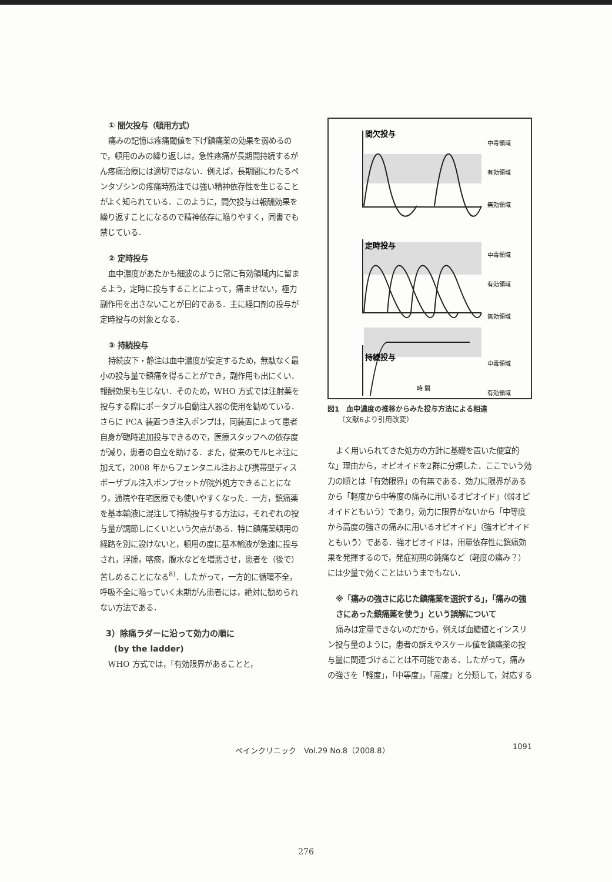① 間欠投与（頓用方式）
痛みの記憶は疼痛閾値を下げ鎮痛薬の効果を弱めるので，頓用のみの繰り返しは，急性疼痛が長期間持続するがん疼痛治療には適切ではない．例えば，長期間にわたるペンタゾシンの疼痛時筋注では強い精神依存性を生じることがよく知られている．このように，間欠投与は報酬効果を繰り返すことになるので精神依存に陥りやすく，同書でも禁じている．
② 定時投与
血中濃度があたかも細波のように常に有効領域内に留まるよう，定時に投与することによって，痛ませない，極力副作用を出さないことが目的である．主に経口剤の投与が定時投与の対象となる．
③ 持続投与
持続皮下・静注は血中濃度が安定するため，無駄なく最小の投与量で鎮痛を得ることができ，副作用も出にくい．報酬効果も生じない．そのため，WHO 方式では注射薬を投与する際にポータブル自動注入器の使用を勧めている．さらに PCA 装置つき注入ポンプは，同装置によって患者自身が臨時追加投与できるので，医療スタッフへの依存度が減り，患者の自立を助ける．また，従来のモルヒネ注に加えて，2008 年からフェンタニル注および携帯型ディスポーザブル注入ポンプセットが院外処方できることになり，通院や在宅医療でも使いやすくなった．一方，鎮痛薬を基本輸液に混注して持続投与する方法は，それぞれの投与量が調節しにくいという欠点がある．特に鎮痛薬頓用の経路を別に設けないと，頓用の度に基本輸液が急速に投与され，浮腫，喀痰，腹水などを増悪させ，患者を（後で）苦しめることになる<sup>8)</sup>．したがって，一方的に循環不全，呼吸不全に陥っていく末期がん患者には，絶対に勧められない方法である．
3）除痛ラダーに沿って効力の順に
　(by the ladder)
WHO 方式では，「有効限界があることと，
間欠投与
定時投与
持続投与
中毒領域
有効領域
無効領域
中毒領域
有効領域
無効領域
中毒領域
有効領域
時 間
図1　血中濃度の推移からみた投与方法による相違
　　（文献6より引用改変）
よく用いられてきた処方の方針に基礎を置いた便宜的な」理由から，オピオイドを2群に分類した．ここでいう効力の順とは「有効限界」の有無である．効力に限界があるから「軽度から中等度の痛みに用いるオピオイド」（弱オピオイドともいう）であり，効力に限界がないから「中等度から高度の強さの痛みに用いるオピオイド」（強オピオイドともいう）である．強オピオイドは，用量依存性に鎮痛効果を発揮するので，発症初期の鈍痛など（軽度の痛み？）には少量で効くことはいうまでもない．
※「痛みの強さに応じた鎮痛薬を選択する」，「痛みの強さにあった鎮痛薬を使う」という誤解について
痛みは定量できないのだから，例えば血糖値とインスリン投与量のように，患者の訴えやスケール値を鎮痛薬の投与量に関連づけることは不可能である．したがって，痛みの強さを「軽度」，「中等度」，「高度」と分類して，対応する
ペインクリニック　Vol.29 No.8（2008.8） 1091
276